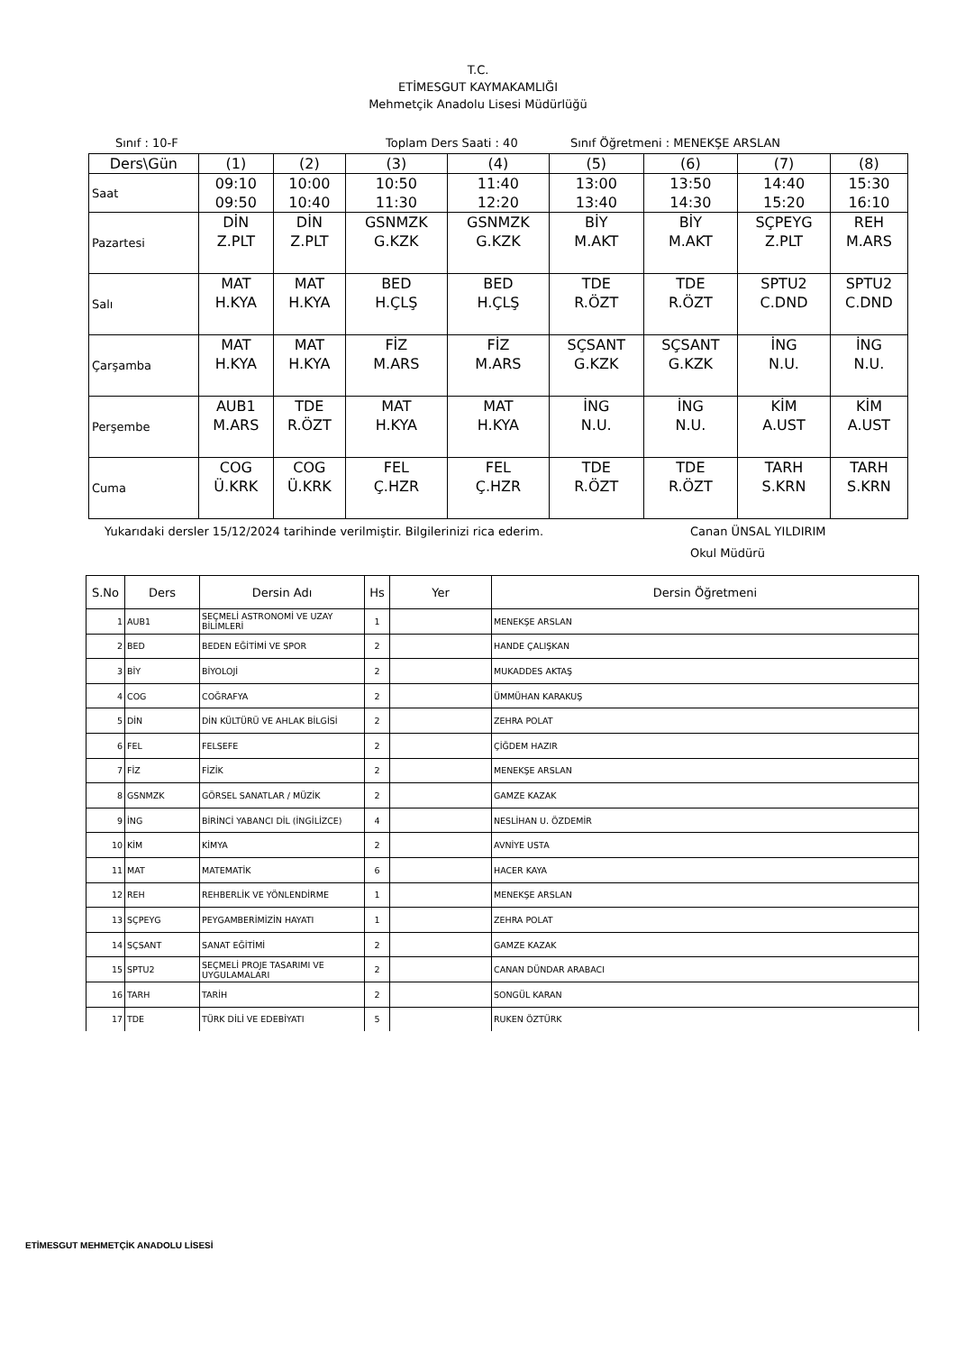T.C.
ETİMESGUT KAYMAKAMLIĞI
Mehmetçik Anadolu Lisesi Müdürlüğü
Sınıf : 10-F Toplam Ders Saati : 40 Sınıf Öğretmeni : MENEKŞE ARSLAN
| Ders\Gün | (1) | (2) | (3) | (4) | (5) | (6) | (7) | (8) |
| Saat | 09:10 09:50 | 10:00 10:40 | 10:50 11:30 | 11:40 12:20 | 13:00 13:40 | 13:50 14:30 | 14:40 15:20 | 15:30 16:10 |
| Pazartesi | DİN Z.PLT | DİN Z.PLT | GSNMZK G.KZK | GSNMZK G.KZK | BİY M.AKT | BİY M.AKT | SÇPEYG Z.PLT | REH M.ARS |
| Salı | MAT H.KYA | MAT H.KYA | BED H.ÇLŞ | BED H.ÇLŞ | TDE R.ÖZT | TDE R.ÖZT | SPTU2 C.DND | SPTU2 C.DND |
| Çarşamba | MAT H.KYA | MAT H.KYA | FİZ M.ARS | FİZ M.ARS | SÇSANT G.KZK | SÇSANT G.KZK | İNG N.U. | İNG N.U. |
| Perşembe | AUB1 M.ARS | TDE R.ÖZT | MAT H.KYA | MAT H.KYA | İNG N.U. | İNG N.U. | KİM A.UST | KİM A.UST |
| Cuma | COG Ü.KRK | COG Ü.KRK | FEL Ç.HZR | FEL Ç.HZR | TDE R.ÖZT | TDE R.ÖZT | TARH S.KRN | TARH S.KRN |
Yukarıdaki dersler 15/12/2024 tarihinde verilmiştir. Bilgilerinizi rica ederim. Canan ÜNSAL YILDIRIM
Okul Müdürü
| S.No | Ders | Dersin Adı | Hs | Yer | Dersin Öğretmeni |
| --- | --- | --- | --- | --- | --- |
| 1 | AUB1 | SEÇMELİ ASTRONOMİ VE UZAY BİLİMLERİ | 1 | | MENEKŞE ARSLAN |
| 2 | BED | BEDEN EĞİTİMİ VE SPOR | 2 | | HANDE ÇALIŞKAN |
| 3 | BİY | BİYOLOJİ | 2 | | MUKADDES AKTAŞ |
| 4 | COG | COĞRAFYA | 2 | | ÜMMÜHAN KARAKUŞ |
| 5 | DİN | DİN KÜLTÜRÜ VE AHLAK BİLGİSİ | 2 | | ZEHRA POLAT |
| 6 | FEL | FELSEFE | 2 | | ÇİĞDEM HAZIR |
| 7 | FİZ | FİZİK | 2 | | MENEKŞE ARSLAN |
| 8 | GSNMZK | GÖRSEL SANATLAR / MÜZİK | 2 | | GAMZE KAZAK |
| 9 | İNG | BİRİNCİ YABANCI DİL (İNGİLİZCE) | 4 | | NESLİHAN U. ÖZDEMİR |
| 10 | KİM | KİMYA | 2 | | AVNİYE USTA |
| 11 | MAT | MATEMATİK | 6 | | HACER KAYA |
| 12 | REH | REHBERLİK VE YÖNLENDİRME | 1 | | MENEKŞE ARSLAN |
| 13 | SÇPEYG | PEYGAMBERİMİZİN HAYATI | 1 | | ZEHRA POLAT |
| 14 | SÇSANT | SANAT EĞİTİMİ | 2 | | GAMZE KAZAK |
| 15 | SPTU2 | SEÇMELİ PROJE TASARIMI VE UYGULAMALARI | 2 | | CANAN DÜNDAR ARABACI |
| 16 | TARH | TARİH | 2 | | SONGÜL KARAN |
| 17 | TDE | TÜRK DİLİ VE EDEBİYATI | 5 | | RUKEN ÖZTÜRK |
ETİMESGUT MEHMETÇİK ANADOLU LİSESİ